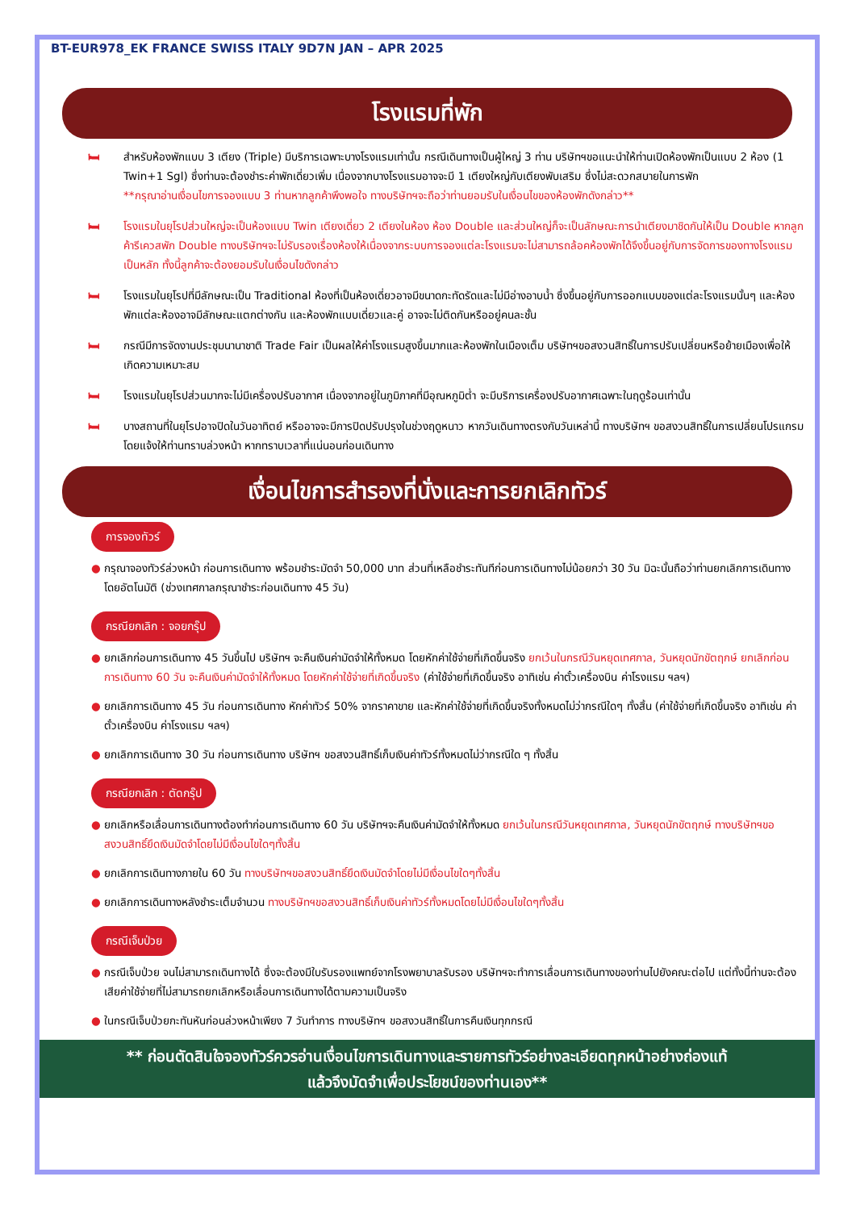BT-EUR978_EK FRANCE SWISS ITALY 9D7N JAN – APR 2025
โรงแรมที่พัก
🛏 สำหรับห้องพักแบบ 3 เตียง (Triple) มีบริการเฉพาะบางโรงแรมเท่านั้น กรณีเดินทางเป็นผู้ใหญ่ 3 ท่าน บริษัทฯขอแนะนำให้ท่านเปิดห้องพักเป็นแบบ 2 ห้อง (1 Twin+1 Sgl) ซึ่งท่านจะต้องชำระค่าพักเดี่ยวเพิ่ม เนื่องจากบางโรงแรมอาจจะมี 1 เตียงใหญ่กับเตียงพับเสริม ซึ่งไม่สะดวกสบายในการพัก
**กรุณาอ่านเงื่อนไขการจองแบบ 3 ท่านหากลูกค้าพึงพอใจ ทางบริษัทฯจะถือว่าท่านยอมรับในเงื่อนไขของห้องพักดังกล่าว**
🛏 โรงแรมในยุโรปส่วนใหญ่จะเป็นห้องแบบ Twin เตียงเดี่ยว 2 เตียงในห้อง ห้อง Double และส่วนใหญ่ก็จะเป็นลักษณะการนำเตียงมาชิดกันให้เป็น Double หากลูกค้ารีเควสพัก Double ทางบริษัทฯจะไม่รับรองเรื่องห้องให้เนื่องจากระบบการจองแต่ละโรงแรมจะไม่สามารถล้อคห้องพักได้จึงขึ้นอยู่กับการจัดการของทางโรงแรมเป็นหลัก ทั้งนี้ลูกค้าจะต้องยอมรับในเงื่อนไขดังกล่าว
🛏 โรงแรมในยุโรปที่มีลักษณะเป็น Traditional ห้องที่เป็นห้องเดี่ยวอาจมีขนาดกะทัดรัดและไม่มีอ่างอาบน้ำ ซึ่งขึ้นอยู่กับการออกแบบของแต่ละโรงแรมนั้นๆ และห้องพักแต่ละห้องอาจมีลักษณะแตกต่างกัน และห้องพักแบบเดี่ยวและคู่ อาจจะไม่ติดกันหรืออยู่คนละชั้น
🛏 กรณีมีการจัดงานประชุมนานาชาติ Trade Fair เป็นผลให้ค่าโรงแรมสูงขึ้นมากและห้องพักในเมืองเต็ม บริษัทฯขอสงวนสิทธิ์ในการปรับเปลี่ยนหรือย้ายเมืองเพื่อให้เกิดความเหมาะสม
🛏 โรงแรมในยุโรปส่วนมากจะไม่มีเครื่องปรับอากาศ เนื่องจากอยู่ในภูมิภาคที่มีอุณหภูมิต่ำ จะมีบริการเครื่องปรับอากาศเฉพาะในฤดูร้อนเท่านั้น
🛏 บางสถานที่ในยุโรปอาจปิดในวันอาทิตย์ หรืออาจจะมีการปิดปรับปรุงในช่วงฤดูหนาว หากวันเดินทางตรงกับวันเหล่านี้ ทางบริษัทฯ ขอสงวนสิทธิ์ในการเปลี่ยนโปรแกรมโดยแจ้งให้ท่านทราบล่วงหน้า หากทราบเวลาที่แน่นอนก่อนเดินทาง
เงื่อนไขการสำรองที่นั่งและการยกเลิกทัวร์
การจองทัวร์
● กรุณาจองทัวร์ล่วงหน้า ก่อนการเดินทาง พร้อมชำระมัดจำ 50,000 บาท ส่วนที่เหลือชำระทันทีก่อนการเดินทางไม่น้อยกว่า 30 วัน มิฉะนั้นถือว่าท่านยกเลิกการเดินทางโดยอัตโนมัติ (ช่วงเทศกาลกรุณาชำระก่อนเดินทาง 45 วัน)
กรณียกเลิก : จอยกรุ๊ป
● ยกเลิกก่อนการเดินทาง 45 วันขึ้นไป บริษัทฯ จะคืนเงินค่ามัดจำให้ทั้งหมด โดยหักค่าใช้จ่ายที่เกิดขึ้นจริง ยกเว้นในกรณีวันหยุดเทศกาล, วันหยุดนักขัตฤกษ์ ยกเลิกก่อนการเดินทาง 60 วัน จะคืนเงินค่ามัดจำให้ทั้งหมด โดยหักค่าใช้จ่ายที่เกิดขึ้นจริง (ค่าใช้จ่ายที่เกิดขึ้นจริง อาทิเช่น ค่าตั๋วเครื่องบิน ค่าโรงแรม ฯลฯ)
● ยกเลิกการเดินทาง 45 วัน ก่อนการเดินทาง หักค่าทัวร์ 50% จากราคาขาย และหักค่าใช้จ่ายที่เกิดขึ้นจริงทั้งหมดไม่ว่ากรณีใดๆ ทั้งสิ้น (ค่าใช้จ่ายที่เกิดขึ้นจริง อาทิเช่น ค่าตั๋วเครื่องบิน ค่าโรงแรม ฯลฯ)
● ยกเลิกการเดินทาง 30 วัน ก่อนการเดินทาง บริษัทฯ ขอสงวนสิทธิ์เก็บเงินค่าทัวร์ทั้งหมดไม่ว่ากรณีใด ๆ ทั้งสิ้น
กรณียกเลิก : ตัดกรุ๊ป
● ยกเลิกหรือเลื่อนการเดินทางต้องทำก่อนการเดินทาง 60 วัน บริษัทฯจะคืนเงินค่ามัดจำให้ทั้งหมด ยกเว้นในกรณีวันหยุดเทศกาล, วันหยุดนักขัตฤกษ์ ทางบริษัทฯขอสงวนสิทธิ์ยึดเงินมัดจำโดยไม่มีเงื่อนไขใดๆทั้งสิ้น
● ยกเลิกการเดินทางภายใน 60 วัน ทางบริษัทฯขอสงวนสิทธิ์ยึดเงินมัดจำโดยไม่มีเงื่อนไขใดๆทั้งสิ้น
● ยกเลิกการเดินทางหลังชำระเต็มจำนวน ทางบริษัทฯขอสงวนสิทธิ์เก็บเงินค่าทัวร์ทั้งหมดโดยไม่มีเงื่อนไขใดๆทั้งสิ้น
กรณีเจ็บป่วย
● กรณีเจ็บป่วย จนไม่สามารถเดินทางได้ ซึ่งจะต้องมีใบรับรองแพทย์จากโรงพยาบาลรับรอง บริษัทฯจะทำการเลื่อนการเดินทางของท่านไปยังคณะต่อไป แต่ทั้งนี้ท่านจะต้องเสียค่าใช้จ่ายที่ไม่สามารถยกเลิกหรือเลื่อนการเดินทางได้ตามความเป็นจริง
● ในกรณีเจ็บป่วยกะทันหันก่อนล่วงหน้าเพียง 7 วันทำการ ทางบริษัทฯ ขอสงวนสิทธิ์ในการคืนเงินทุกกรณี
** ก่อนตัดสินใจจองทัวร์ควรอ่านเงื่อนไขการเดินทางและรายการทัวร์อย่างละเอียดทุกหน้าอย่างถ่องแท้
แล้วจึงมัดจำเพื่อประโยชน์ของท่านเอง**